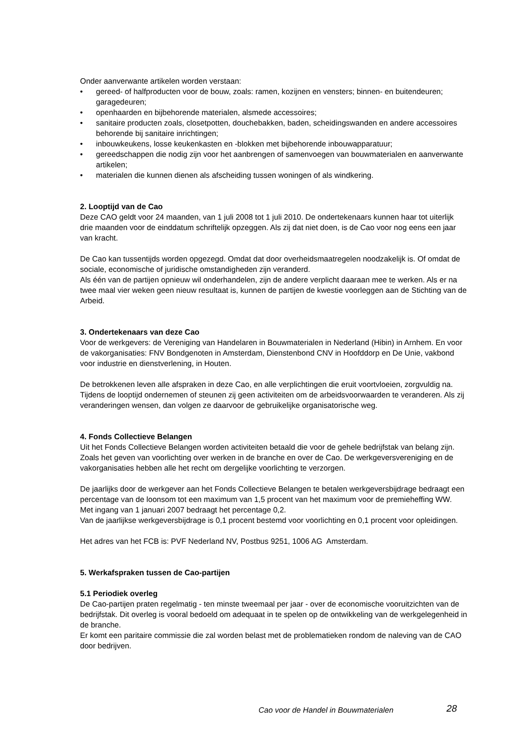Onder aanverwante artikelen worden verstaan:
• gereed- of halfproducten voor de bouw, zoals: ramen, kozijnen en vensters; binnen- en buitendeuren; garagedeuren;
• openhaarden en bijbehorende materialen, alsmede accessoires;
• sanitaire producten zoals, closetpotten, douchebakken, baden, scheidingswanden en andere accessoires behorende bij sanitaire inrichtingen;
• inbouwkeukens, losse keukenkasten en -blokken met bijbehorende inbouwapparatuur;
• gereedschappen die nodig zijn voor het aanbrengen of samenvoegen van bouwmaterialen en aanverwante artikelen;
• materialen die kunnen dienen als afscheiding tussen woningen of als windkering.
2. Looptijd van de Cao
Deze CAO geldt voor 24 maanden, van 1 juli 2008 tot 1 juli 2010. De ondertekenaars kunnen haar tot uiterlijk drie maanden voor de einddatum schriftelijk opzeggen. Als zij dat niet doen, is de Cao voor nog eens een jaar van kracht.
De Cao kan tussentijds worden opgezegd. Omdat dat door overheidsmaatregelen noodzakelijk is. Of omdat de sociale, economische of juridische omstandigheden zijn veranderd.
Als één van de partijen opnieuw wil onderhandelen, zijn de andere verplicht daaraan mee te werken. Als er na twee maal vier weken geen nieuw resultaat is, kunnen de partijen de kwestie voorleggen aan de Stichting van de Arbeid.
3. Ondertekenaars van deze Cao
Voor de werkgevers: de Vereniging van Handelaren in Bouwmaterialen in Nederland (Hibin) in Arnhem. En voor de vakorganisaties: FNV Bondgenoten in Amsterdam, Dienstenbond CNV in Hoofddorp en De Unie, vakbond voor industrie en dienstverlening, in Houten.
De betrokkenen leven alle afspraken in deze Cao, en alle verplichtingen die eruit voortvloeien, zorgvuldig na. Tijdens de looptijd ondernemen of steunen zij geen activiteiten om de arbeidsvoorwaarden te veranderen. Als zij veranderingen wensen, dan volgen ze daarvoor de gebruikelijke organisatorische weg.
4. Fonds Collectieve Belangen
Uit het Fonds Collectieve Belangen worden activiteiten betaald die voor de gehele bedrijfstak van belang zijn. Zoals het geven van voorlichting over werken in de branche en over de Cao. De werkgeversvereniging en de vakorganisaties hebben alle het recht om dergelijke voorlichting te verzorgen.
De jaarlijks door de werkgever aan het Fonds Collectieve Belangen te betalen werkgeversbijdrage bedraagt een percentage van de loonsom tot een maximum van 1,5 procent van het maximum voor de premieheffing WW.
Met ingang van 1 januari 2007 bedraagt het percentage 0,2.
Van de jaarlijkse werkgeversbijdrage is 0,1 procent bestemd voor voorlichting en 0,1 procent voor opleidingen.
Het adres van het FCB is: PVF Nederland NV, Postbus 9251, 1006 AG Amsterdam.
5. Werkafspraken tussen de Cao-partijen
5.1 Periodiek overleg
De Cao-partijen praten regelmatig - ten minste tweemaal per jaar - over de economische vooruitzichten van de bedrijfstak. Dit overleg is vooral bedoeld om adequaat in te spelen op de ontwikkeling van de werkgelegenheid in de branche.
Er komt een paritaire commissie die zal worden belast met de problematieken rondom de naleving van de CAO door bedrijven.
Cao voor de Handel in Bouwmaterialen
28